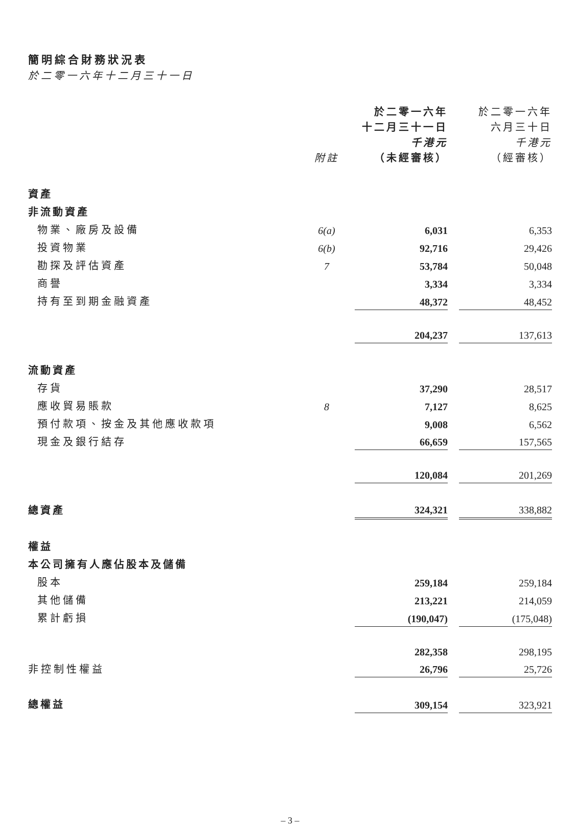簡明綜合財務狀況表
於二零一六年十二月三十一日
| | 附註 | 於二零一六年 十二月三十一日 千港元 （未經審核） | | 於二零一六年 六月三十日 千港元 （經審核） |
| --- | --- | --- | --- | --- |
| 資產 | | | | |
| 非流動資產 | | | | |
| 物業、廠房及設備 | 6(a) | 6,031 | | 6,353 |
| 投資物業 | 6(b) | 92,716 | | 29,426 |
| 勘探及評估資產 | 7 | 53,784 | | 50,048 |
| 商譽 | | 3,334 | | 3,334 |
| 持有至到期金融資產 | | 48,372 | | 48,452 |
| | | 204,237 | | 137,613 |
| 流動資產 | | | | |
| 存貨 | | 37,290 | | 28,517 |
| 應收貿易賬款 | 8 | 7,127 | | 8,625 |
| 預付款項、按金及其他應收款項 | | 9,008 | | 6,562 |
| 現金及銀行結存 | | 66,659 | | 157,565 |
| | | 120,084 | | 201,269 |
| 總資產 | | 324,321 | | 338,882 |
| 權益 | | | | |
| 本公司擁有人應佔股本及儲備 | | | | |
| 股本 | | 259,184 | | 259,184 |
| 其他儲備 | | 213,221 | | 214,059 |
| 累計虧損 | | (190,047) | | (175,048) |
| | | 282,358 | | 298,195 |
| 非控制性權益 | | 26,796 | | 25,726 |
| 總權益 | | 309,154 | | 323,921 |
– 3 –